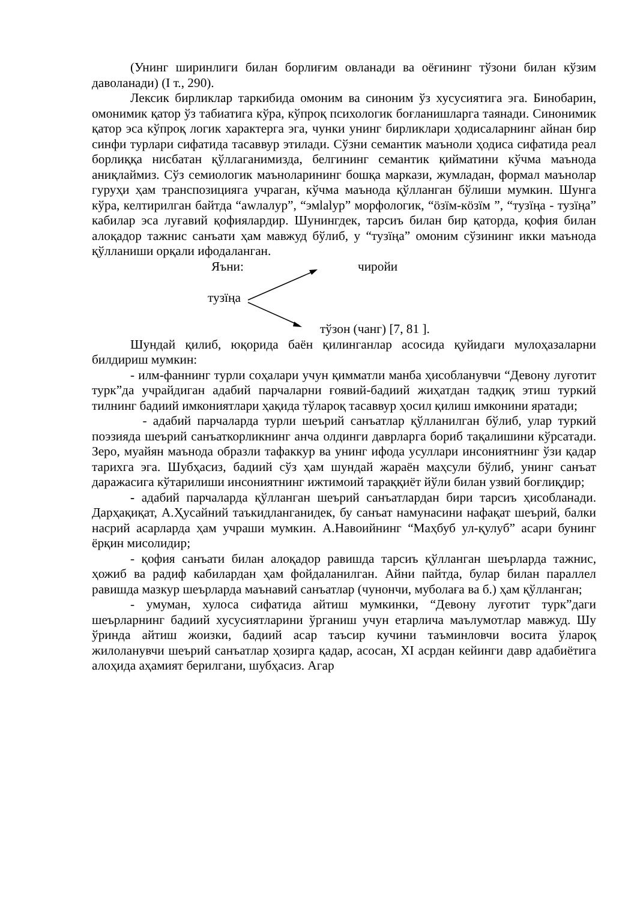(Унинг ширинлиги билан борлиғим овланади ва оёғининг тўзони билан кўзим даволанади) (I т., 290).
Лексик бирликлар таркибида омоним ва синоним ўз хусусиятига эга. Бинобарин, омонимик қатор ўз табиатига кўра, кўпроқ психологик боғланишларга таянади. Синонимик қатор эса кўпроқ логик характерга эга, чунки унинг бирликлари ҳодисаларнинг айнан бир синфи турлари сифатида тасаввур этилади. Сўзни семантик маъноли ҳодиса сифатида реал борлиққа нисбатан қўллаганимизда, белгининг семантик қийматини кўчма маънода аниқлаймиз. Сўз семиологик маъноларининг бошқа маркази, жумладан, формал маънолар гуруҳи ҳам транспозицияга учраган, кўчма маънода қўлланган бўлиши мумкин. Шунга кўра, келтирилган байтда “аwлалур”, “эмlalур” морфологик, “öзïм-кöзïм ”, “тузïңа - тузïңа” кабилар эса луғавий қофиялардир. Шунингдек, тарсиъ билан бир қаторда, қофия билан алоқадор тажнис санъати ҳам мавжуд бўлиб, у “тузïңа” омоним сўзининг икки маънода қўлланиши орқали ифодаланган.
Яъни: чиройи
тузïңа
тўзон (чанг) [7, 81 ].
Шундай қилиб, юқорида баён қилинганлар асосида қуйидаги мулоҳазаларни билдириш мумкин:
- илм-фаннинг турли соҳалари учун қимматли манба ҳисобланувчи “Девону луғотит турк”да учрайдиган адабий парчаларни ғоявий-бадиий жиҳатдан тадқиқ этиш туркий тилнинг бадиий имкониятлари ҳақида тўлароқ тасаввур ҳосил қилиш имконини яратади;
- адабий парчаларда турли шеърий санъатлар қўлланилган бўлиб, улар туркий поэзияда шеърий санъаткорликнинг анча олдинги даврларга бориб тақалишини кўрсатади. Зеро, муайян маънода образли тафаккур ва унинг ифода усуллари инсониятнинг ўзи қадар тарихга эга. Шубҳасиз, бадиий сўз ҳам шундай жараён маҳсули бўлиб, унинг санъат даражасига кўтарилиши инсониятнинг ижтимоий тараққиёт йўли билан узвий боғлиқдир;
- адабий парчаларда қўлланган шеърий санъатлардан бири тарсиъ ҳисобланади. Дарҳақиқат, А.Ҳусайний таъкидланганидек, бу санъат намунасини нафақат шеърий, балки насрий асарларда ҳам учраши мумкин. А.Навоийнинг “Маҳбуб ул-қулуб” асари бунинг ёрқин мисолидир;
- қофия санъати билан алоқадор равишда тарсиъ қўлланган шеърларда тажнис, ҳожиб ва радиф кабилардан ҳам фойдаланилган. Айни пайтда, булар билан параллел равишда мазкур шеърларда маънавий санъатлар (чунончи, муболаға ва б.) ҳам қўлланган;
- умуман, хулоса сифатида айтиш мумкинки, “Девону луғотит турк”даги шеърларнинг бадиий хусусиятларини ўрганиш учун етарлича маълумотлар мавжуд. Шу ўринда айтиш жоизки, бадиий асар таъсир кучини таъминловчи восита ўлароқ жилоланувчи шеърий санъатлар ҳозирга қадар, асосан, XI асрдан кейинги давр адабиётига алоҳида аҳамият берилгани, шубҳасиз. Агар